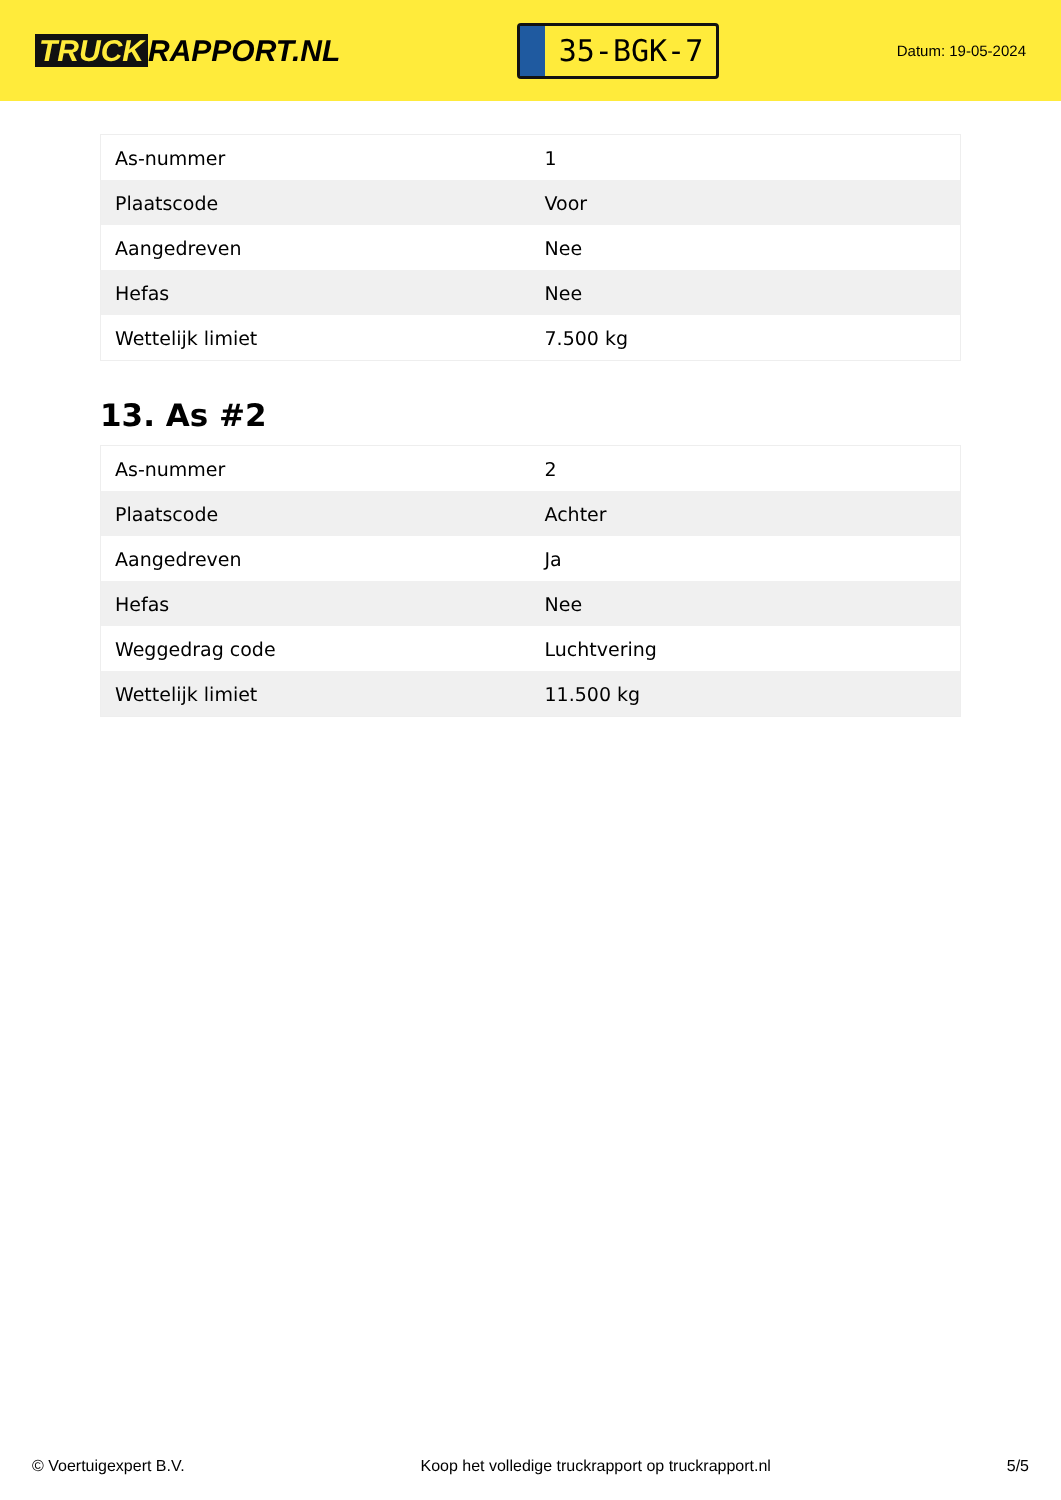TRUCK RAPPORT.NL
35-BGK-7
Datum: 19-05-2024
| As-nummer | 1 |
| Plaatscode | Voor |
| Aangedreven | Nee |
| Hefas | Nee |
| Wettelijk limiet | 7.500 kg |
13. As #2
| As-nummer | 2 |
| Plaatscode | Achter |
| Aangedreven | Ja |
| Hefas | Nee |
| Weggedrag code | Luchtvering |
| Wettelijk limiet | 11.500 kg |
© Voertuigexpert B.V. Koop het volledige truckrapport op truckrapport.nl 5/5